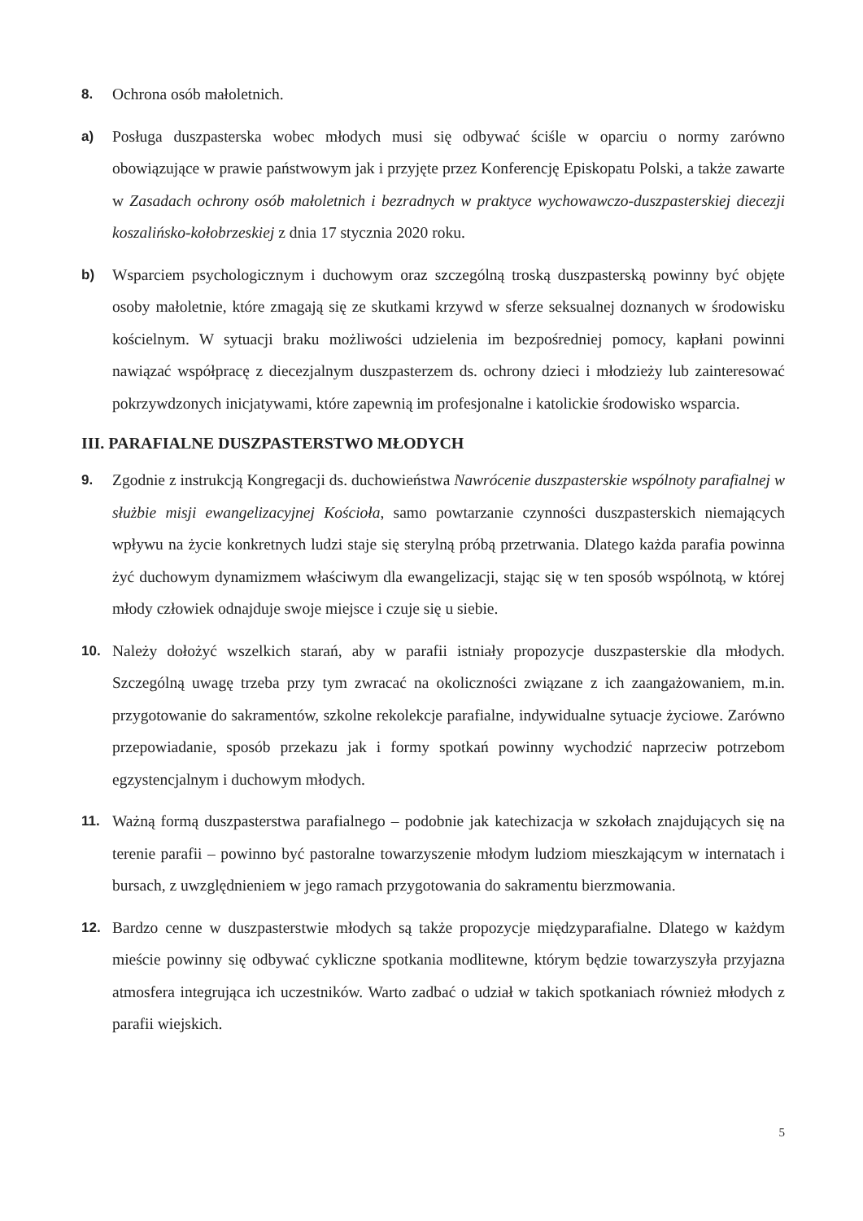8. Ochrona osób małoletnich.
a) Posługa duszpasterska wobec młodych musi się odbywać ściśle w oparciu o normy zarówno obowiązujące w prawie państwowym jak i przyjęte przez Konferencję Episkopatu Polski, a także zawarte w Zasadach ochrony osób małoletnich i bezradnych w praktyce wychowawczo-duszpasterskiej diecezji koszalińsko-kołobrzeskiej z dnia 17 stycznia 2020 roku.
b) Wsparciem psychologicznym i duchowym oraz szczególną troską duszpasterską powinny być objęte osoby małoletnie, które zmagają się ze skutkami krzywd w sferze seksualnej doznanych w środowisku kościelnym. W sytuacji braku możliwości udzielenia im bezpośredniej pomocy, kapłani powinni nawiązać współpracę z diecezjalnym duszpasterzem ds. ochrony dzieci i młodzieży lub zainteresować pokrzywdzonych inicjatywami, które zapewnią im profesjonalne i katolickie środowisko wsparcia.
III. PARAFIALNE DUSZPASTERSTWO MŁODYCH
9. Zgodnie z instrukcją Kongregacji ds. duchowieństwa Nawrócenie duszpasterskie wspólnoty parafialnej w służbie misji ewangelizacyjnej Kościoła, samo powtarzanie czynności duszpasterskich niemających wpływu na życie konkretnych ludzi staje się sterylną próbą przetrwania. Dlatego każda parafia powinna żyć duchowym dynamizmem właściwym dla ewangelizacji, stając się w ten sposób wspólnotą, w której młody człowiek odnajduje swoje miejsce i czuje się u siebie.
10. Należy dołożyć wszelkich starań, aby w parafii istniały propozycje duszpasterskie dla młodych. Szczególną uwagę trzeba przy tym zwracać na okoliczności związane z ich zaangażowaniem, m.in. przygotowanie do sakramentów, szkolne rekolekcje parafialne, indywidualne sytuacje życiowe. Zarówno przepowiadanie, sposób przekazu jak i formy spotkań powinny wychodzić naprzeciw potrzebom egzystencjalnym i duchowym młodych.
11. Ważną formą duszpasterstwa parafialnego – podobnie jak katechizacja w szkołach znajdujących się na terenie parafii – powinno być pastoralne towarzyszenie młodym ludziom mieszkającym w internatach i bursach, z uwzględnieniem w jego ramach przygotowania do sakramentu bierzmowania.
12. Bardzo cenne w duszpasterstwie młodych są także propozycje międzyparafialne. Dlatego w każdym mieście powinny się odbywać cykliczne spotkania modlitewne, którym będzie towarzyszyła przyjazna atmosfera integrująca ich uczestników. Warto zadbać o udział w takich spotkaniach również młodych z parafii wiejskich.
5